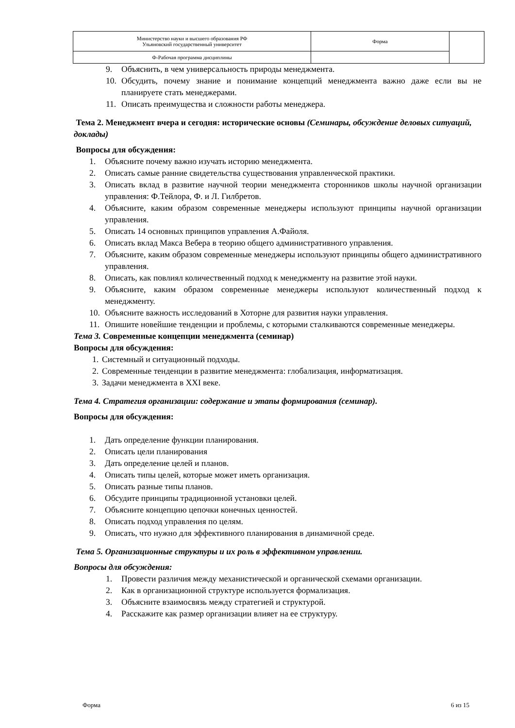| Министерство науки и высшего образования РФ Ульяновский государственный университет | Форма | |
| Ф-Рабочая программа дисциплины | | |
9. Объяснить, в чем универсальность природы менеджмента.
10. Обсудить, почему знание и понимание концепций менеджмента важно даже если вы не планируете стать менеджерами.
11. Описать преимущества и сложности работы менеджера.
Тема 2. Менеджмент вчера и сегодня: исторические основы (Семинары, обсуждение деловых ситуаций, доклады)
Вопросы для обсуждения:
1. Объясните почему важно изучать историю менеджмента.
2. Описать самые ранние свидетельства существования управленческой практики.
3. Описать вклад в развитие научной теории менеджмента сторонников школы научной организации управления: Ф.Тейлора, Ф. и Л. Гилбретов.
4. Объясните, каким образом современные менеджеры используют принципы научной организации управления.
5. Описать 14 основных принципов управления А.Файоля.
6. Описать вклад Макса Вебера в теорию общего административного управления.
7. Объясните, каким образом современные менеджеры используют принципы общего административного управления.
8. Описать, как повлиял количественный подход к менеджменту на развитие этой науки.
9. Объясните, каким образом современные менеджеры используют количественный подход к менеджменту.
10. Объясните важность исследований в Хоторне для развития науки управления.
11. Опишите новейшие тенденции и проблемы, с которыми сталкиваются современные менеджеры.
Тема 3. Современные концепции менеджмента (семинар)
Вопросы для обсуждения:
1. Системный и ситуационный подходы.
2. Современные тенденции в развитие менеджмента: глобализация, информатизация.
3. Задачи менеджмента в XXI веке.
Тема 4. Стратегия организации: содержание и этапы формирования (семинар).
Вопросы для обсуждения:
1. Дать определение функции планирования.
2. Описать цели планирования
3. Дать определение целей и планов.
4. Описать типы целей, которые может иметь организация.
5. Описать разные типы планов.
6. Обсудите принципы традиционной установки целей.
7. Объясните концепцию цепочки конечных ценностей.
8. Описать подход управления по целям.
9. Описать, что нужно для эффективного планирования в динамичной среде.
Тема 5. Организационные структуры и их роль в эффективном управлении.
Вопросы для обсуждения:
1. Провести различия между механистической и органической схемами организации.
2. Как в организационной структуре используется формализация.
3. Объясните взаимосвязь между стратегией и структурой.
4. Расскажите как размер организации влияет на ее структуру.
Форма 6 из 15